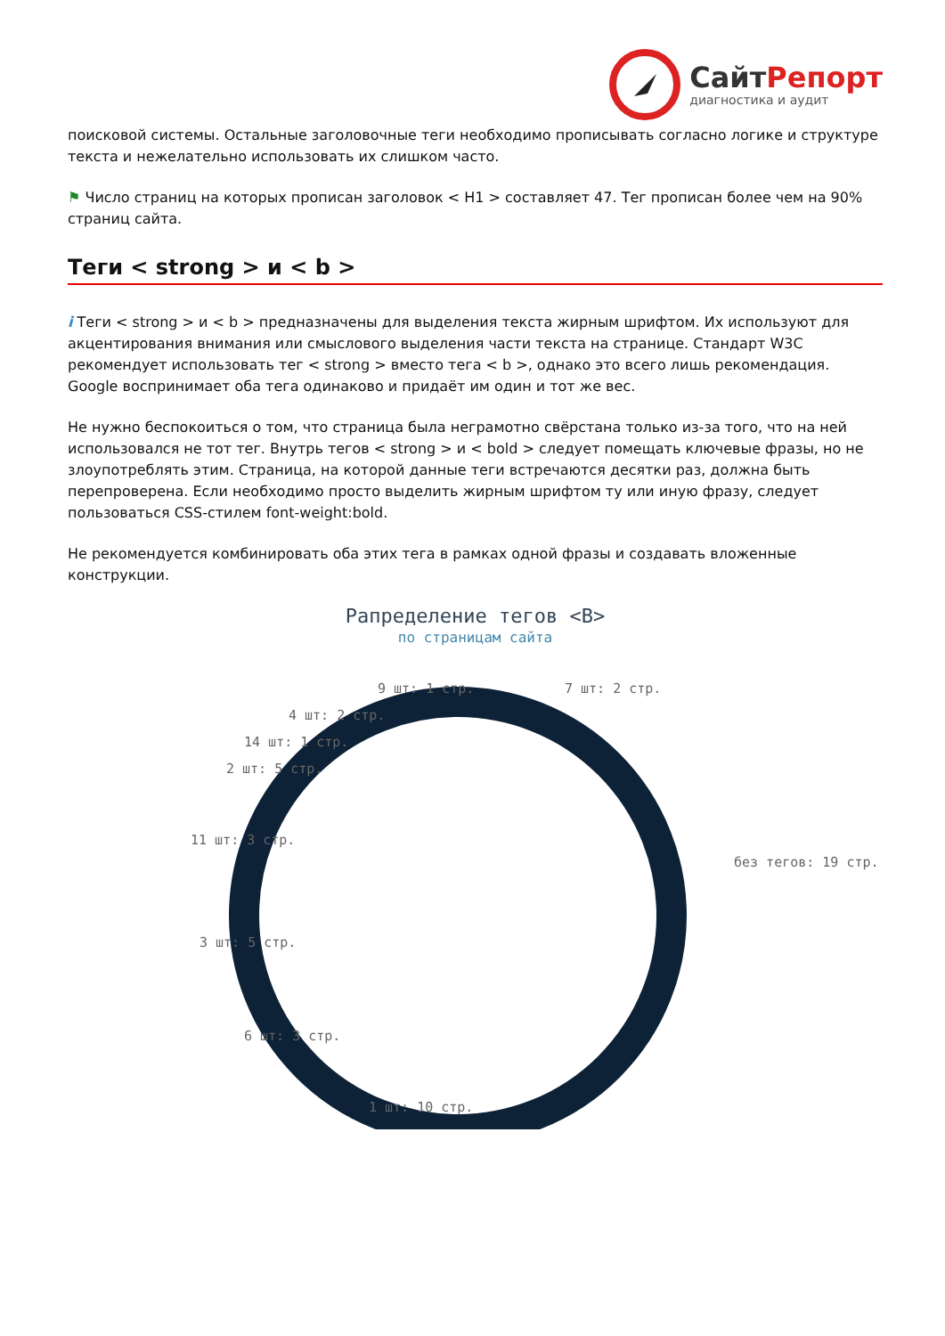СайтРепорт
диагностика и аудит
поисковой системы. Остальные заголовочные теги необходимо прописывать согласно логике и структуре текста и нежелательно использовать их слишком часто.
⚑ Число страниц на которых прописан заголовок < H1 > составляет 47. Тег прописан более чем на 90% страниц сайта.
Теги < strong > и < b >
i Теги < strong > и < b > предназначены для выделения текста жирным шрифтом. Их используют для акцентирования внимания или смыслового выделения части текста на странице. Стандарт W3C рекомендует использовать тег < strong > вместо тега < b >, однако это всего лишь рекомендация. Google воспринимает оба тега одинаково и придаёт им один и тот же вес.
Не нужно беспокоиться о том, что страница была неграмотно свёрстана только из-за того, что на ней использовался не тот тег. Внутрь тегов < strong > и < bold > следует помещать ключевые фразы, но не злоупотреблять этим. Страница, на которой данные теги встречаются десятки раз, должна быть перепроверена. Если необходимо просто выделить жирным шрифтом ту или иную фразу, следует пользоваться CSS-стилем font-weight:bold.
Не рекомендуется комбинировать оба этих тега в рамках одной фразы и создавать вложенные конструкции.
Рапределение тегов <B>
по страницам сайта
9 шт: 1 стр.
7 шт: 2 стр.
4 шт: 2 стр.
14 шт: 1 стр.
2 шт: 5 стр.
11 шт: 3 стр.
без тегов: 19 стр.
3 шт: 5 стр.
6 шт: 3 стр.
1 шт: 10 стр.